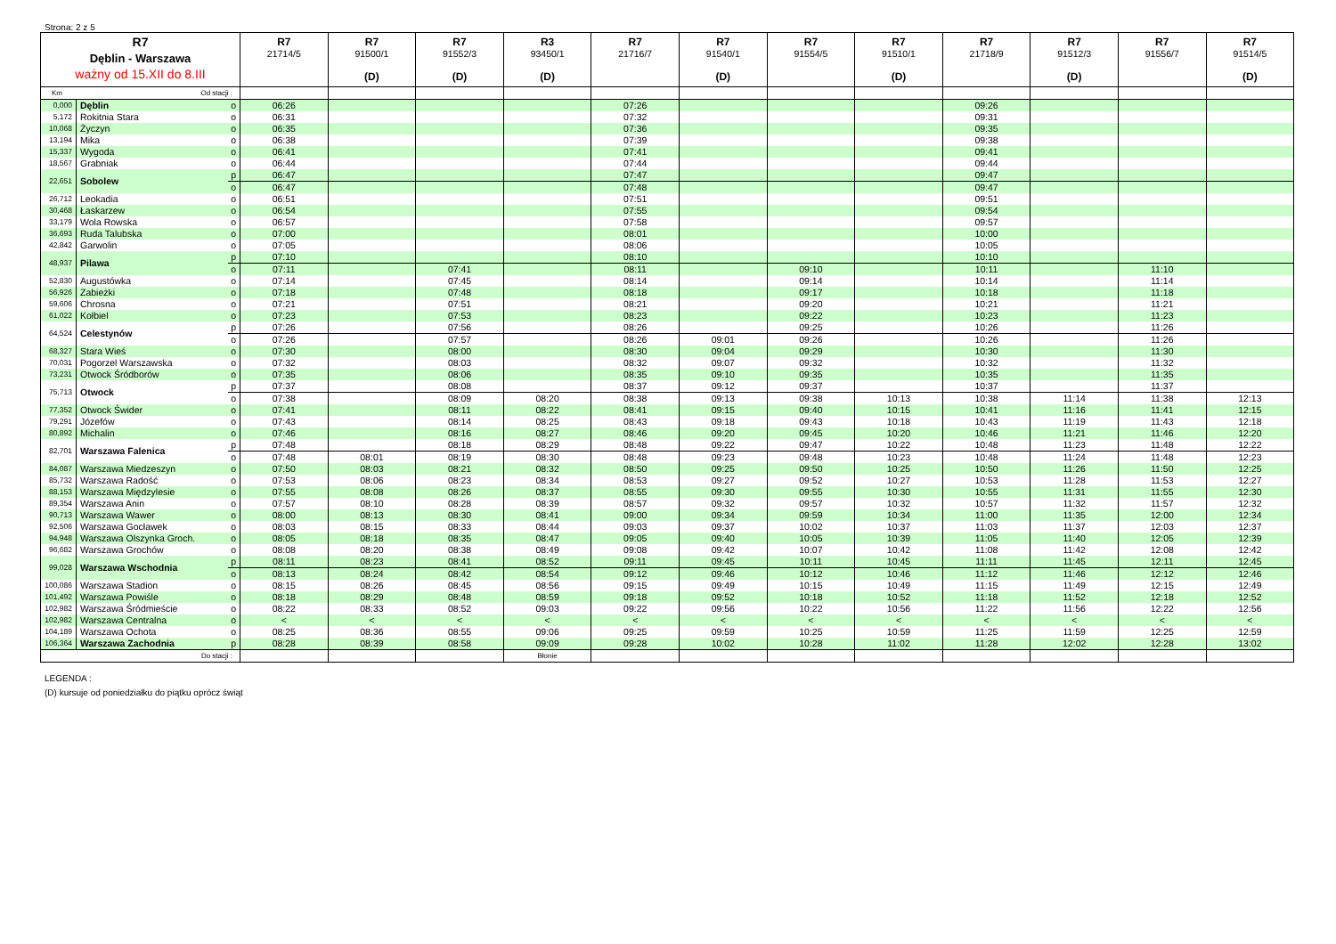Strona: 2 z 5
| R7 Dęblin - Warszawa ważny od 15.XII do 8.III | | | R7 21714/5 | R7 91500/1 (D) | R7 91552/3 (D) | R3 93450/1 (D) | R7 21716/7 | R7 91540/1 (D) | R7 91554/5 | R7 91510/1 (D) | R7 21718/9 | R7 91512/3 (D) | R7 91556/7 | R7 91514/5 (D) |
| --- | --- | --- | --- | --- | --- | --- | --- | --- | --- | --- | --- | --- | --- | --- |
| Km | Od stacji : | | | | | | | | | | | | | |
| 0,000 | Dęblin | o | 06:26 | | | | 07:26 | | | | 09:26 | | | |
| 5,172 | Rokitnia Stara | o | 06:31 | | | | 07:32 | | | | 09:31 | | | |
| 10,068 | Życzyn | o | 06:35 | | | | 07:36 | | | | 09:35 | | | |
| 13,194 | Mika | o | 06:38 | | | | 07:39 | | | | 09:38 | | | |
| 15,337 | Wygoda | o | 06:41 | | | | 07:41 | | | | 09:41 | | | |
| 18,567 | Grabniak | o | 06:44 | | | | 07:44 | | | | 09:44 | | | |
| 22,651 | Sobolew | p | 06:47 | | | | 07:47 | | | | 09:47 | | | |
| | | o | 06:47 | | | | 07:48 | | | | 09:47 | | | |
| 26,712 | Leokadia | o | 06:51 | | | | 07:51 | | | | 09:51 | | | |
| 30,468 | Łaskarzew | o | 06:54 | | | | 07:55 | | | | 09:54 | | | |
| 33,179 | Wola Rowska | o | 06:57 | | | | 07:58 | | | | 09:57 | | | |
| 36,693 | Ruda Talubska | o | 07:00 | | | | 08:01 | | | | 10:00 | | | |
| 42,842 | Garwolin | o | 07:05 | | | | 08:06 | | | | 10:05 | | | |
| 48,937 | Pilawa | p | 07:10 | | | | 08:10 | | | | 10:10 | | | |
| | | o | 07:11 | | 07:41 | | 08:11 | | 09:10 | | 10:11 | | 11:10 | |
| 52,830 | Augustówka | o | 07:14 | | 07:45 | | 08:14 | | 09:14 | | 10:14 | | 11:14 | |
| 56,926 | Zabieżki | o | 07:18 | | 07:48 | | 08:18 | | 09:17 | | 10:18 | | 11:18 | |
| 59,606 | Chrosna | o | 07:21 | | 07:51 | | 08:21 | | 09:20 | | 10:21 | | 11:21 | |
| 61,022 | Kołbiel | o | 07:23 | | 07:53 | | 08:23 | | 09:22 | | 10:23 | | 11:23 | |
| 64,524 | Celestynów | p | 07:26 | | 07:56 | | 08:26 | | 09:25 | | 10:26 | | 11:26 | |
| | | o | 07:26 | | 07:57 | | 08:26 | 09:01 | 09:26 | | 10:26 | | 11:26 | |
| 68,327 | Stara Wieś | o | 07:30 | | 08:00 | | 08:30 | 09:04 | 09:29 | | 10:30 | | 11:30 | |
| 70,031 | Pogorzel Warszawska | o | 07:32 | | 08:03 | | 08:32 | 09:07 | 09:32 | | 10:32 | | 11:32 | |
| 73,231 | Otwock Śródborów | o | 07:35 | | 08:06 | | 08:35 | 09:10 | 09:35 | | 10:35 | | 11:35 | |
| 75,713 | Otwock | p | 07:37 | | 08:08 | | 08:37 | 09:12 | 09:37 | | 10:37 | | 11:37 | |
| | | o | 07:38 | | 08:09 | 08:20 | 08:38 | 09:13 | 09:38 | 10:13 | 10:38 | 11:14 | 11:38 | 12:13 |
| 77,352 | Otwock Świder | o | 07:41 | | 08:11 | 08:22 | 08:41 | 09:15 | 09:40 | 10:15 | 10:41 | 11:16 | 11:41 | 12:15 |
| 79,291 | Józefów | o | 07:43 | | 08:14 | 08:25 | 08:43 | 09:18 | 09:43 | 10:18 | 10:43 | 11:19 | 11:43 | 12:18 |
| 80,892 | Michalin | o | 07:46 | | 08:16 | 08:27 | 08:46 | 09:20 | 09:45 | 10:20 | 10:46 | 11:21 | 11:46 | 12:20 |
| 82,701 | Warszawa Falenica | p | 07:48 | | 08:18 | 08:29 | 08:48 | 09:22 | 09:47 | 10:22 | 10:48 | 11:23 | 11:48 | 12:22 |
| | | o | 07:48 | 08:01 | 08:19 | 08:30 | 08:48 | 09:23 | 09:48 | 10:23 | 10:48 | 11:24 | 11:48 | 12:23 |
| 84,087 | Warszawa Miedzeszyn | o | 07:50 | 08:03 | 08:21 | 08:32 | 08:50 | 09:25 | 09:50 | 10:25 | 10:50 | 11:26 | 11:50 | 12:25 |
| 85,732 | Warszawa Radość | o | 07:53 | 08:06 | 08:23 | 08:34 | 08:53 | 09:27 | 09:52 | 10:27 | 10:53 | 11:28 | 11:53 | 12:27 |
| 88,153 | Warszawa Międzylesie | o | 07:55 | 08:08 | 08:26 | 08:37 | 08:55 | 09:30 | 09:55 | 10:30 | 10:55 | 11:31 | 11:55 | 12:30 |
| 89,354 | Warszawa Anin | o | 07:57 | 08:10 | 08:28 | 08:39 | 08:57 | 09:32 | 09:57 | 10:32 | 10:57 | 11:32 | 11:57 | 12:32 |
| 90,713 | Warszawa Wawer | o | 08:00 | 08:13 | 08:30 | 08:41 | 09:00 | 09:34 | 09:59 | 10:34 | 11:00 | 11:35 | 12:00 | 12:34 |
| 92,506 | Warszawa Gocławek | o | 08:03 | 08:15 | 08:33 | 08:44 | 09:03 | 09:37 | 10:02 | 10:37 | 11:03 | 11:37 | 12:03 | 12:37 |
| 94,948 | Warszawa Olszynka Groch. | o | 08:05 | 08:18 | 08:35 | 08:47 | 09:05 | 09:40 | 10:05 | 10:39 | 11:05 | 11:40 | 12:05 | 12:39 |
| 96,682 | Warszawa Grochów | o | 08:08 | 08:20 | 08:38 | 08:49 | 09:08 | 09:42 | 10:07 | 10:42 | 11:08 | 11:42 | 12:08 | 12:42 |
| 99,028 | Warszawa Wschodnia | p | 08:11 | 08:23 | 08:41 | 08:52 | 09:11 | 09:45 | 10:11 | 10:45 | 11:11 | 11:45 | 12:11 | 12:45 |
| | | o | 08:13 | 08:24 | 08:42 | 08:54 | 09:12 | 09:46 | 10:12 | 10:46 | 11:12 | 11:46 | 12:12 | 12:46 |
| 100,086 | Warszawa Stadion | o | 08:15 | 08:26 | 08:45 | 08:56 | 09:15 | 09:49 | 10:15 | 10:49 | 11:15 | 11:49 | 12:15 | 12:49 |
| 101,492 | Warszawa Powiśle | o | 08:18 | 08:29 | 08:48 | 08:59 | 09:18 | 09:52 | 10:18 | 10:52 | 11:18 | 11:52 | 12:18 | 12:52 |
| 102,982 | Warszawa Śródmieście | o | 08:22 | 08:33 | 08:52 | 09:03 | 09:22 | 09:56 | 10:22 | 10:56 | 11:22 | 11:56 | 12:22 | 12:56 |
| 102,982 | Warszawa Centralna | o | < | < | < | < | < | < | < | < | < | < | < | < |
| 104,189 | Warszawa Ochota | o | 08:25 | 08:36 | 08:55 | 09:06 | 09:25 | 09:59 | 10:25 | 10:59 | 11:25 | 11:59 | 12:25 | 12:59 |
| 106,364 | Warszawa Zachodnia | p | 08:28 | 08:39 | 08:58 | 09:09 | 09:28 | 10:02 | 10:28 | 11:02 | 11:28 | 12:02 | 12:28 | 13:02 |
| Do stacji : | | | | | | Błonie | | | | | | | | |
LEGENDA :
(D) kursuje od poniedziałku do piątku oprócz świąt